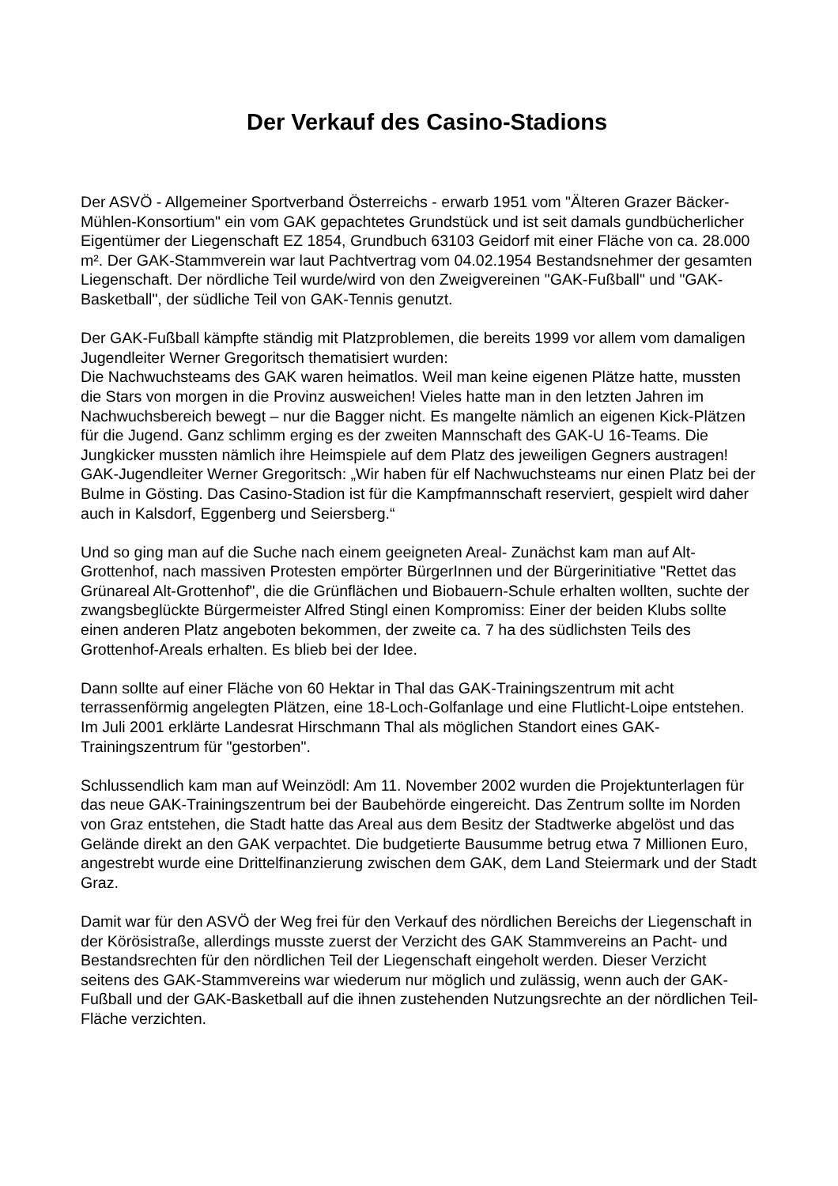Der Verkauf des Casino-Stadions
Der ASVÖ - Allgemeiner Sportverband Österreichs - erwarb 1951 vom "Älteren Grazer Bäcker-Mühlen-Konsortium" ein vom GAK gepachtetes Grundstück und ist seit damals gundbücherlicher Eigentümer der Liegenschaft EZ 1854, Grundbuch 63103 Geidorf mit einer Fläche von ca. 28.000 m². Der GAK-Stammverein war laut Pachtvertrag vom 04.02.1954 Bestandsnehmer der gesamten Liegenschaft. Der nördliche Teil wurde/wird von den Zweigvereinen "GAK-Fußball" und "GAK-Basketball", der südliche Teil von GAK-Tennis genutzt.
Der GAK-Fußball kämpfte ständig mit Platzproblemen, die bereits 1999 vor allem vom damaligen Jugendleiter Werner Gregoritsch thematisiert wurden:
Die Nachwuchsteams des GAK waren heimatlos. Weil man keine eigenen Plätze hatte, mussten die Stars von morgen in die Provinz ausweichen! Vieles hatte man in den letzten Jahren im Nachwuchsbereich bewegt – nur die Bagger nicht. Es mangelte nämlich an eigenen Kick-Plätzen für die Jugend. Ganz schlimm erging es der zweiten Mannschaft des GAK-U 16-Teams. Die Jungkicker mussten nämlich ihre Heimspiele auf dem Platz des jeweiligen Gegners austragen! GAK-Jugendleiter Werner Gregoritsch: „Wir haben für elf Nachwuchsteams nur einen Platz bei der Bulme in Gösting. Das Casino-Stadion ist für die Kampfmannschaft reserviert, gespielt wird daher auch in Kalsdorf, Eggenberg und Seiersberg.“
Und so ging man auf die Suche nach einem geeigneten Areal- Zunächst kam man auf Alt-Grottenhof, nach massiven Protesten empörter BürgerInnen und der Bürgerinitiative "Rettet das Grünareal Alt-Grottenhof", die die Grünflächen und Biobauern-Schule erhalten wollten, suchte der zwangsbeglückte Bürgermeister Alfred Stingl einen Kompromiss: Einer der beiden Klubs sollte einen anderen Platz angeboten bekommen, der zweite ca. 7 ha des südlichsten Teils des Grottenhof-Areals erhalten. Es blieb bei der Idee.
Dann sollte auf einer Fläche von 60 Hektar in Thal das GAK-Trainingszentrum mit acht terrassenförmig angelegten Plätzen, eine 18-Loch-Golfanlage und eine Flutlicht-Loipe entstehen. Im Juli 2001 erklärte Landesrat Hirschmann Thal als möglichen Standort eines GAK-Trainingszentrum für "gestorben".
Schlussendlich kam man auf Weinzödl: Am 11. November 2002 wurden die Projektunterlagen für das neue GAK-Trainingszentrum bei der Baubehörde eingereicht. Das Zentrum sollte im Norden von Graz entstehen, die Stadt hatte das Areal aus dem Besitz der Stadtwerke abgelöst und das Gelände direkt an den GAK verpachtet. Die budgetierte Bausumme betrug etwa 7 Millionen Euro, angestrebt wurde eine Drittelfinanzierung zwischen dem GAK, dem Land Steiermark und der Stadt Graz.
Damit war für den ASVÖ der Weg frei für den Verkauf des nördlichen Bereichs der Liegenschaft in der Körösistraße, allerdings musste zuerst der Verzicht des GAK Stammvereins an Pacht- und Bestandsrechten für den nördlichen Teil der Liegenschaft eingeholt werden. Dieser Verzicht seitens des GAK-Stammvereins war wiederum nur möglich und zulässig, wenn auch der GAK-Fußball und der GAK-Basketball auf die ihnen zustehenden Nutzungsrechte an der nördlichen Teil-Fläche verzichten.